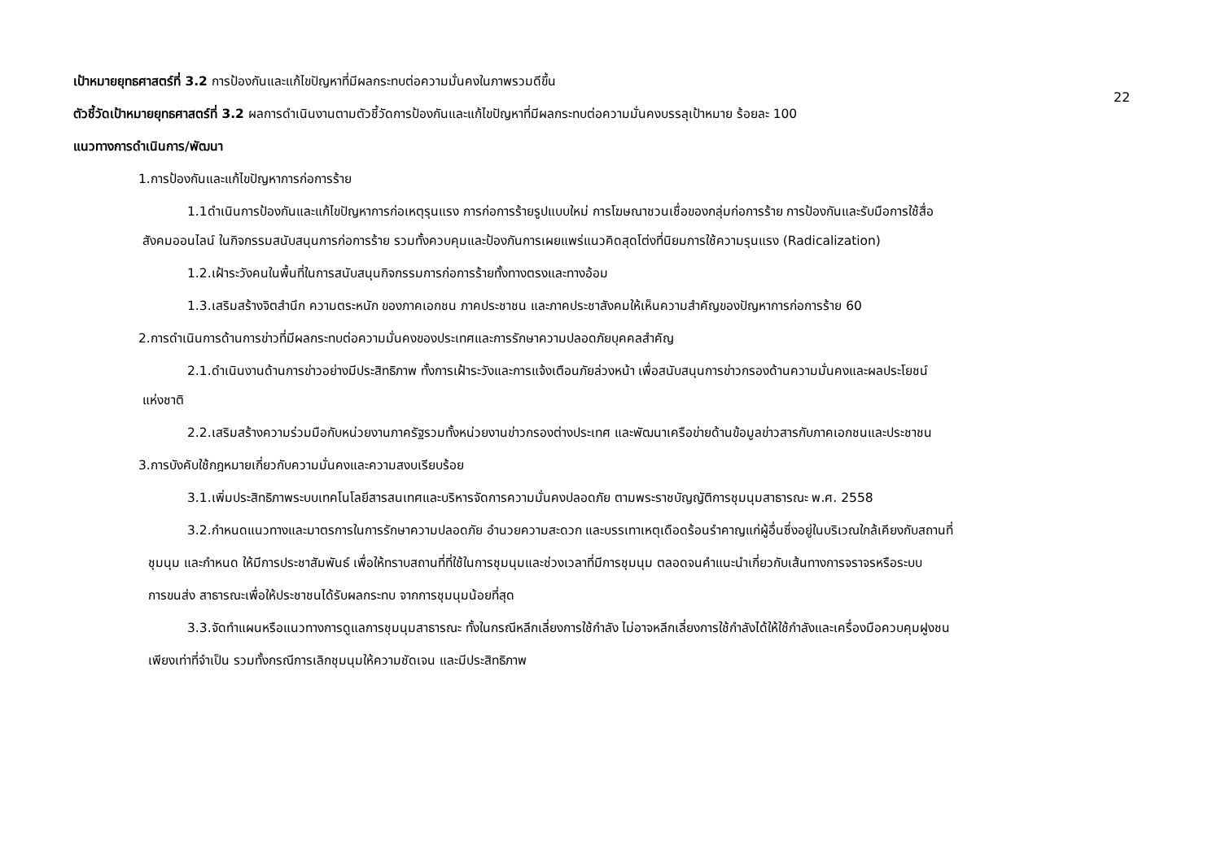22
เป้าหมายยุทธศาสตร์ที่ 3.2 การป้องกันและแก้ไขปัญหาที่มีผลกระทบต่อความมั่นคงในภาพรวมดีขึ้น
ตัวชี้วัดเป้าหมายยุทธศาสตร์ที่ 3.2 ผลการดำเนินงานตามตัวชี้วัดการป้องกันและแก้ไขปัญหาที่มีผลกระทบต่อความมั่นคงบรรลุเป้าหมาย ร้อยละ 100
แนวทางการดำเนินการ/พัฒนา
1.การป้องกันและแก้ไขปัญหาการก่อการร้าย
1.1ดำเนินการป้องกันและแก้ไขปัญหาการก่อเหตุรุนแรง การก่อการร้ายรูปแบบใหม่ การโฆษณาชวนเชื่อของกลุ่มก่อการร้าย การป้องกันและรับมือการใช้สื่อ
สังคมออนไลน์ ในกิจกรรมสนับสนุนการก่อการร้าย รวมทั้งควบคุมและป้องกันการเผยแพร่แนวคิดสุดโต่งที่นิยมการใช้ความรุนแรง (Radicalization)
1.2.เฝ้าระวังคนในพื้นที่ในการสนับสนุนกิจกรรมการก่อการร้ายทั้งทางตรงและทางอ้อม
1.3.เสริมสร้างจิตสำนึก ความตระหนัก ของภาคเอกชน ภาคประชาชน และภาคประชาสังคมให้เห็นความสำคัญของปัญหาการก่อการร้าย 60
2.การดำเนินการด้านการข่าวที่มีผลกระทบต่อความมั่นคงของประเทศและการรักษาความปลอดภัยบุคคลสำคัญ
2.1.ดำเนินงานด้านการข่าวอย่างมีประสิทธิภาพ ทั้งการเฝ้าระวังและการแจ้งเตือนภัยล่วงหน้า เพื่อสนับสนุนการข่าวกรองด้านความมั่นคงและผลประโยชน์
แห่งชาติ
2.2.เสริมสร้างความร่วมมือกับหน่วยงานภาครัฐรวมทั้งหน่วยงานข่าวกรองต่างประเทศ และพัฒนาเครือข่ายด้านข้อมูลข่าวสารกับภาคเอกชนและประชาชน
3.การบังคับใช้กฎหมายเกี่ยวกับความมั่นคงและความสงบเรียบร้อย
3.1.เพิ่มประสิทธิภาพระบบเทคโนโลยีสารสนเทศและบริหารจัดการความมั่นคงปลอดภัย ตามพระราชบัญญัติการชุมนุมสาธารณะ พ.ศ. 2558
3.2.กำหนดแนวทางและมาตรการในการรักษาความปลอดภัย อำนวยความสะดวก และบรรเทาเหตุเดือดร้อนรำคาญแก่ผู้อื่นซึ่งอยู่ในบริเวณใกล้เคียงกับสถานที่
ชุมนุม และกำหนด ให้มีการประชาสัมพันธ์ เพื่อให้ทราบสถานที่ที่ใช้ในการชุมนุมและช่วงเวลาที่มีการชุมนุม ตลอดจนคำแนะนำเกี่ยวกับเส้นทางการจราจรหรือระบบ
การขนส่ง สาธารณะเพื่อให้ประชาชนได้รับผลกระทบ จากการชุมนุมน้อยที่สุด
3.3.จัดทำแผนหรือแนวทางการดูแลการชุมนุมสาธารณะ ทั้งในกรณีหลีกเลี่ยงการใช้กำลัง ไม่อาจหลีกเลี่ยงการใช้กำลังได้ให้ใช้กำลังและเครื่องมือควบคุมฝูงชน
เพียงเท่าที่จำเป็น รวมทั้งกรณีการเลิกชุมนุมให้ความชัดเจน และมีประสิทธิภาพ